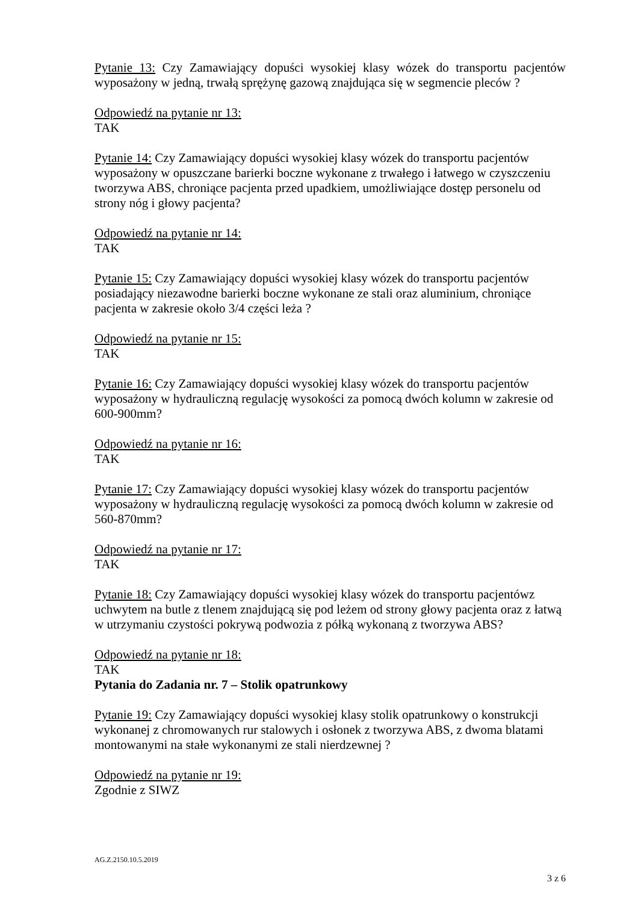Pytanie 13: Czy Zamawiający dopuści wysokiej klasy wózek do transportu pacjentów wyposażony w jedną, trwałą sprężynę gazową znajdująca się w segmencie pleców ?
Odpowiedź na pytanie nr 13:
TAK
Pytanie 14: Czy Zamawiający dopuści wysokiej klasy wózek do transportu pacjentów wyposażony w opuszczane barierki boczne wykonane z trwałego i łatwego w czyszczeniu tworzywa ABS, chroniące pacjenta przed upadkiem, umożliwiające dostęp personelu od strony nóg i głowy pacjenta?
Odpowiedź na pytanie nr 14:
TAK
Pytanie 15: Czy Zamawiający dopuści wysokiej klasy wózek do transportu pacjentów posiadający niezawodne barierki boczne wykonane ze stali oraz aluminium, chroniące pacjenta w zakresie około 3/4 części leża ?
Odpowiedź na pytanie nr 15:
TAK
Pytanie 16: Czy Zamawiający dopuści wysokiej klasy wózek do transportu pacjentów wyposażony w hydrauliczną regulację wysokości za pomocą dwóch kolumn w zakresie od 600-900mm?
Odpowiedź na pytanie nr 16:
TAK
Pytanie 17: Czy Zamawiający dopuści wysokiej klasy wózek do transportu pacjentów wyposażony w hydrauliczną regulację wysokości za pomocą dwóch kolumn w zakresie od 560-870mm?
Odpowiedź na pytanie nr 17:
TAK
Pytanie 18: Czy Zamawiający dopuści wysokiej klasy wózek do transportu pacjentówz uchwytem na butle z tlenem znajdującą się pod leżem od strony głowy pacjenta oraz z łatwą w utrzymaniu czystości pokrywą podwozia z półką wykonaną z tworzywa ABS?
Odpowiedź na pytanie nr 18:
TAK
Pytania do Zadania nr. 7 – Stolik opatrunkowy
Pytanie 19: Czy Zamawiający dopuści wysokiej klasy stolik opatrunkowy o konstrukcji wykonanej z chromowanych rur stalowych i osłonek z tworzywa ABS, z dwoma blatami montowanymi na stałe wykonanymi ze stali nierdzewnej ?
Odpowiedź na pytanie nr 19:
Zgodnie z SIWZ
AG.Z.2150.10.5.2019
3 z 6